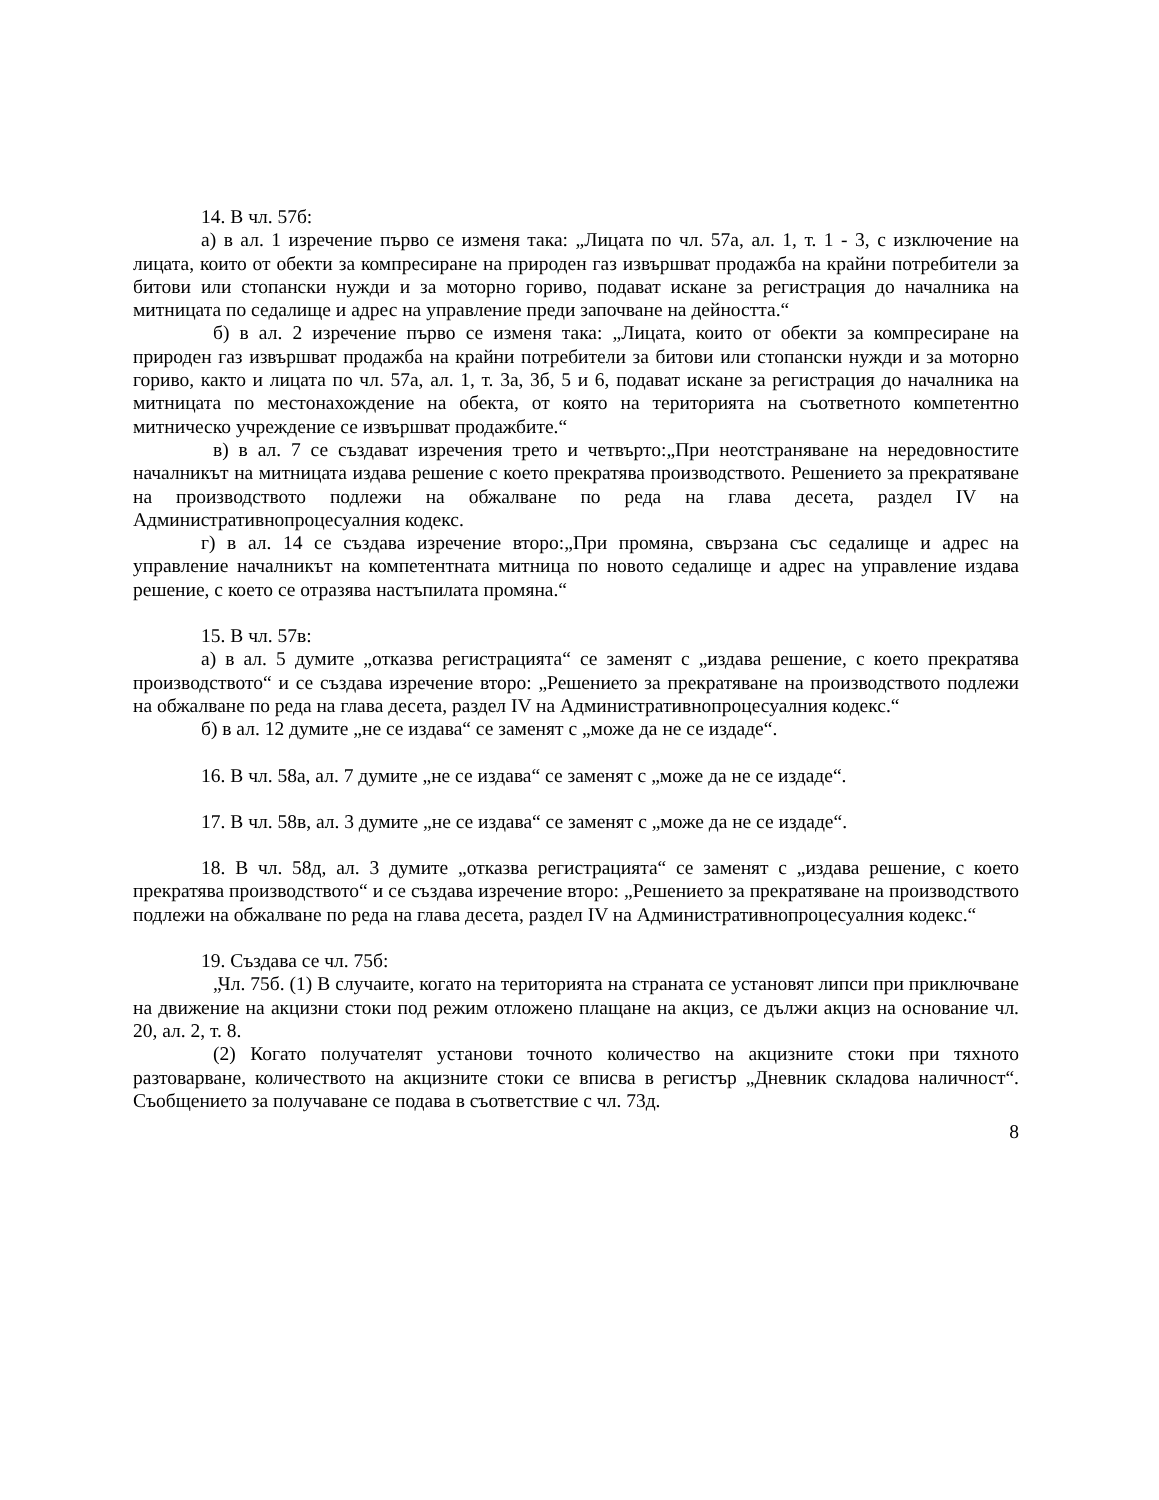14. В чл. 57б:
а) в ал. 1 изречение първо се изменя така: „Лицата по чл. 57а, ал. 1, т. 1 - 3, с изключение на лицата, които от обекти за компресиране на природен газ извършват продажба на крайни потребители за битови или стопански нужди и за моторно гориво, подават искане за регистрация до началника на митницата по седалище и адрес на управление преди започване на дейността.“
б) в ал. 2 изречение първо се изменя така: „Лицата, които от обекти за компресиране на природен газ извършват продажба на крайни потребители за битови или стопански нужди и за моторно гориво, както и лицата по чл. 57а, ал. 1, т. 3а, 3б, 5 и 6, подават искане за регистрация до началника на митницата по местонахождение на обекта, от която на територията на съответното компетентно митническо учреждение се извършват продажбите.“
в) в ал. 7 се създават изречения трето и четвърто:„При неотстраняване на нередовностите началникът на митницата издава решение с което прекратява производството. Решението за прекратяване на производството подлежи на обжалване по реда на глава десета, раздел IV на Административнопроцесуалния кодекс.
г) в ал. 14 се създава изречение второ:„При промяна, свързана със седалище и адрес на управление началникът на компетентната митница по новото седалище и адрес на управление издава решение, с което се отразява настъпилата промяна.“
15. В чл. 57в:
а) в ал. 5 думите „отказва регистрацията“ се заменят с „издава решение, с което прекратява производството“ и се създава изречение второ: „Решението за прекратяване на производството подлежи на обжалване по реда на глава десета, раздел IV на Административнопроцесуалния кодекс.“
б) в ал. 12 думите „не се издава“ се заменят с „може да не се издаде“.
16. В чл. 58а, ал. 7 думите „не се издава“ се заменят с „може да не се издаде“.
17. В чл. 58в, ал. 3 думите „не се издава“ се заменят с „може да не се издаде“.
18. В чл. 58д, ал. 3 думите „отказва регистрацията“ се заменят с „издава решение, с което прекратява производството“ и се създава изречение второ: „Решението за прекратяване на производството подлежи на обжалване по реда на глава десета, раздел IV на Административнопроцесуалния кодекс.“
19. Създава се чл. 75б:
„Чл. 75б. (1) В случаите, когато на територията на страната се установят липси при приключване на движение на акцизни стоки под режим отложено плащане на акциз, се дължи акциз на основание чл. 20, ал. 2, т. 8.
(2) Когато получателят установи точното количество на акцизните стоки при тяхното разтоварване, количеството на акцизните стоки се вписва в регистър „Дневник складова наличност“. Съобщението за получаване се подава в съответствие с чл. 73д.
8